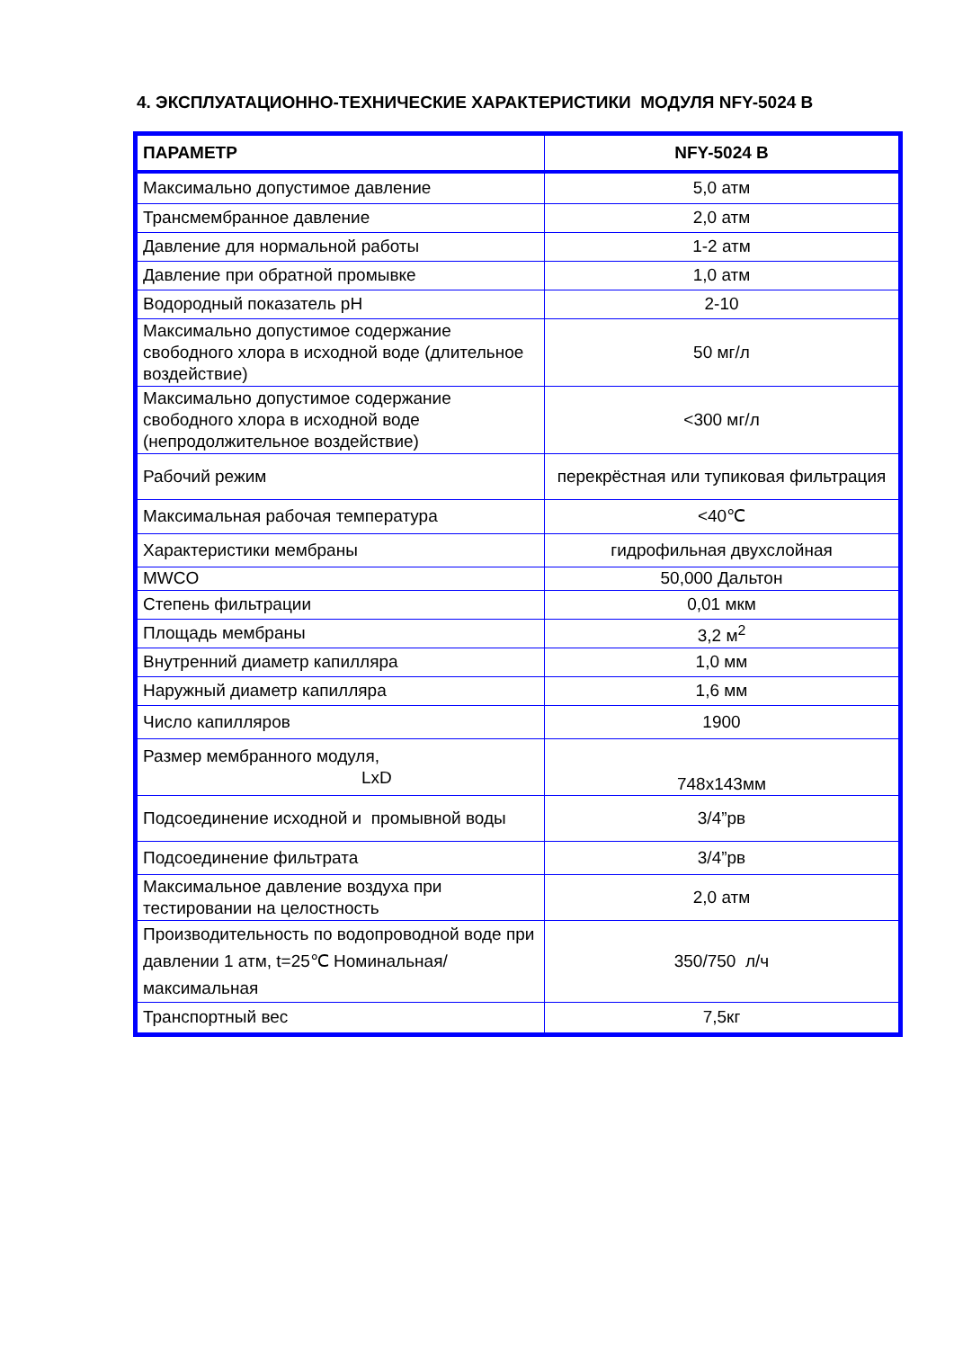4. ЭКСПЛУАТАЦИОННО-ТЕХНИЧЕСКИЕ ХАРАКТЕРИСТИКИ МОДУЛЯ NFY-5024 B
| ПАРАМЕТР | NFY-5024 B |
| --- | --- |
| Максимально допустимое давление | 5,0 атм |
| Трансмембранное давление | 2,0 атм |
| Давление для нормальной работы | 1-2 атм |
| Давление при обратной промывке | 1,0 атм |
| Водородный показатель pH | 2-10 |
| Максимально допустимое содержание свободного хлора в исходной воде (длительное воздействие) | 50 мг/л |
| Максимально допустимое содержание свободного хлора в исходной воде (непродолжительное воздействие) | <300 мг/л |
| Рабочий режим | перекрёстная или тупиковая фильтрация |
| Максимальная рабочая температура | <40℃ |
| Характеристики мембраны | гидрофильная двухслойная |
| MWCO | 50,000 Дальтон |
| Степень фильтрации | 0,01 мкм |
| Площадь мембраны | 3,2 м<sup>2</sup> |
| Внутренний диаметр капилляра | 1,0 мм |
| Наружный диаметр капилляра | 1,6 мм |
| Число капилляров | 1900 |
| Размер мембранного модуля, LxD | 748x143мм |
| Подсоединение исходной и промывной воды | 3/4”рв |
| Подсоединение фильтрата | 3/4”рв |
| Максимальное давление воздуха при тестировании на целостность | 2,0 атм |
| Производительность по водопроводной воде при давлении 1 атм, t=25℃ Номинальная/максимальная | 350/750 л/ч |
| Транспортный вес | 7,5кг |